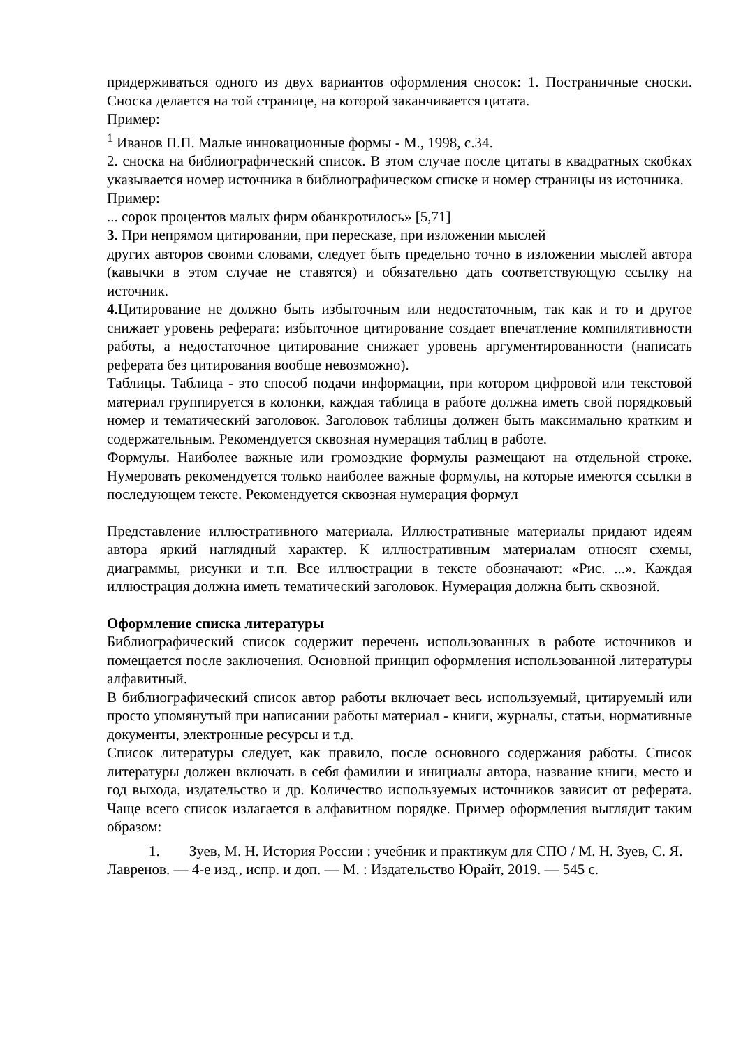придерживаться одного из двух вариантов оформления сносок: 1. Постраничные сноски. Сноска делается на той странице, на которой заканчивается цитата.
Пример:
<sup>1</sup> Иванов П.П. Малые инновационные формы - М., 1998, с.34.
2. сноска на библиографический список. В этом случае после цитаты в квадратных скобках указывается номер источника в библиографическом списке и номер страницы из источника.
Пример:
... сорок процентов малых фирм обанкротилось» [5,71]
3. При непрямом цитировании, при пересказе, при изложении мыслей
других авторов своими словами, следует быть предельно точно в изложении мыслей автора (кавычки в этом случае не ставятся) и обязательно дать соответствующую ссылку на источник.
4. Цитирование не должно быть избыточным или недостаточным, так как и то и другое снижает уровень реферата: избыточное цитирование создает впечатление компилятивности работы, а недостаточное цитирование снижает уровень аргументированности (написать реферата без цитирования вообще невозможно).
Таблицы. Таблица - это способ подачи информации, при котором цифровой или текстовой материал группируется в колонки, каждая таблица в работе должна иметь свой порядковый номер и тематический заголовок. Заголовок таблицы должен быть максимально кратким и содержательным. Рекомендуется сквозная нумерация таблиц в работе.
Формулы. Наиболее важные или громоздкие формулы размещают на отдельной строке. Нумеровать рекомендуется только наиболее важные формулы, на которые имеются ссылки в последующем тексте. Рекомендуется сквозная нумерация формул
Представление иллюстративного материала. Иллюстративные материалы придают идеям автора яркий наглядный характер. К иллюстративным материалам относят схемы, диаграммы, рисунки и т.п. Все иллюстрации в тексте обозначают: «Рис. ...». Каждая иллюстрация должна иметь тематический заголовок. Нумерация должна быть сквозной.
Оформление списка литературы
Библиографический список содержит перечень использованных в работе источников и помещается после заключения. Основной принцип оформления использованной литературы алфавитный.
В библиографический список автор работы включает весь используемый, цитируемый или просто упомянутый при написании работы материал - книги, журналы, статьи, нормативные документы, электронные ресурсы и т.д.
Список литературы следует, как правило, после основного содержания работы. Список литературы должен включать в себя фамилии и инициалы автора, название книги, место и год выхода, издательство и др. Количество используемых источников зависит от реферата. Чаще всего список излагается в алфавитном порядке. Пример оформления выглядит таким образом:
1. Зуев, М. Н. История России : учебник и практикум для СПО / М. Н. Зуев, С. Я. Лавренов. — 4-е изд., испр. и доп. — М. : Издательство Юрайт, 2019. — 545 с.